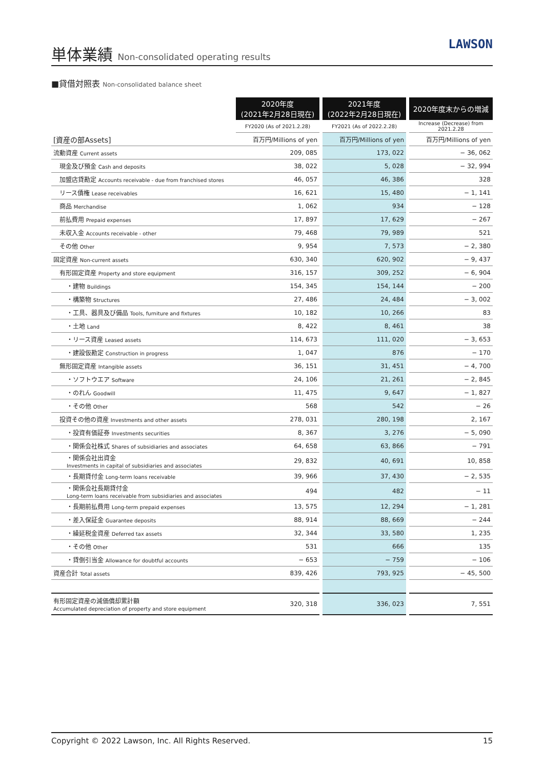単体業績 Non-consolidated operating results
LAWSON
■貸借対照表 Non-consolidated balance sheet
| | 2020年度 (2021年2月28日現在) | | 2021年度 (2022年2月28日現在) | | 2020年度末からの増減 |
| | FY2020 (As of 2021.2.28) | | FY2021 (As of 2022.2.28) | | Increase (Decrease) from 2021.2.28 |
| [資産の部Assets] | 百万円/Millions of yen | | 百万円/Millions of yen | | 百万円/Millions of yen |
| 流動資産 Current assets | 209, 085 | | 173, 022 | | − 36, 062 |
| 現金及び預金 Cash and deposits | 38, 022 | | 5, 028 | | − 32, 994 |
| 加盟店貸勘定 Accounts receivable - due from franchised stores | 46, 057 | | 46, 386 | | 328 |
| リース債権 Lease receivables | 16, 621 | | 15, 480 | | − 1, 141 |
| 商品 Merchandise | 1, 062 | | 934 | | − 128 |
| 前払費用 Prepaid expenses | 17, 897 | | 17, 629 | | − 267 |
| 未収入金 Accounts receivable - other | 79, 468 | | 79, 989 | | 521 |
| その他 Other | 9, 954 | | 7, 573 | | − 2, 380 |
| 固定資産 Non-current assets | 630, 340 | | 620, 902 | | − 9, 437 |
| 有形固定資産 Property and store equipment | 316, 157 | | 309, 252 | | − 6, 904 |
| ・建物 Buildings | 154, 345 | | 154, 144 | | − 200 |
| ・構築物 Structures | 27, 486 | | 24, 484 | | − 3, 002 |
| ・工具、器具及び備品 Tools, furniture and fixtures | 10, 182 | | 10, 266 | | 83 |
| ・土地 Land | 8, 422 | | 8, 461 | | 38 |
| ・リース資産 Leased assets | 114, 673 | | 111, 020 | | − 3, 653 |
| ・建設仮勘定 Construction in progress | 1, 047 | | 876 | | − 170 |
| 無形固定資産 Intangible assets | 36, 151 | | 31, 451 | | − 4, 700 |
| ・ソフトウエア Software | 24, 106 | | 21, 261 | | − 2, 845 |
| ・のれん Goodwill | 11, 475 | | 9, 647 | | − 1, 827 |
| ・その他 Other | 568 | | 542 | | − 26 |
| 投資その他の資産 Investments and other assets | 278, 031 | | 280, 198 | | 2, 167 |
| ・投資有価証券 Investments securities | 8, 367 | | 3, 276 | | − 5, 090 |
| ・関係会社株式 Shares of subsidiaries and associates | 64, 658 | | 63, 866 | | − 791 |
| ・関係会社出資金 Investments in capital of subsidiaries and associates | 29, 832 | | 40, 691 | | 10, 858 |
| ・長期貸付金 Long-term loans receivable | 39, 966 | | 37, 430 | | − 2, 535 |
| ・関係会社長期貸付金 Long-term loans receivable from subsidiaries and associates | 494 | | 482 | | − 11 |
| ・長期前払費用 Long-term prepaid expenses | 13, 575 | | 12, 294 | | − 1, 281 |
| ・差入保証金 Guarantee deposits | 88, 914 | | 88, 669 | | − 244 |
| ・繰延税金資産 Deferred tax assets | 32, 344 | | 33, 580 | | 1, 235 |
| ・その他 Other | 531 | | 666 | | 135 |
| ・貸倒引当金 Allowance for doubtful accounts | − 653 | | − 759 | | − 106 |
| 資産合計 Total assets | 839, 426 | | 793, 925 | | − 45, 500 |
| 有形固定資産の減価償却累計額 Accumulated depreciation of property and store equipment | 320, 318 | | 336, 023 | | 7, 551 |
Copyright © 2022 Lawson, Inc. All Rights Reserved. 15